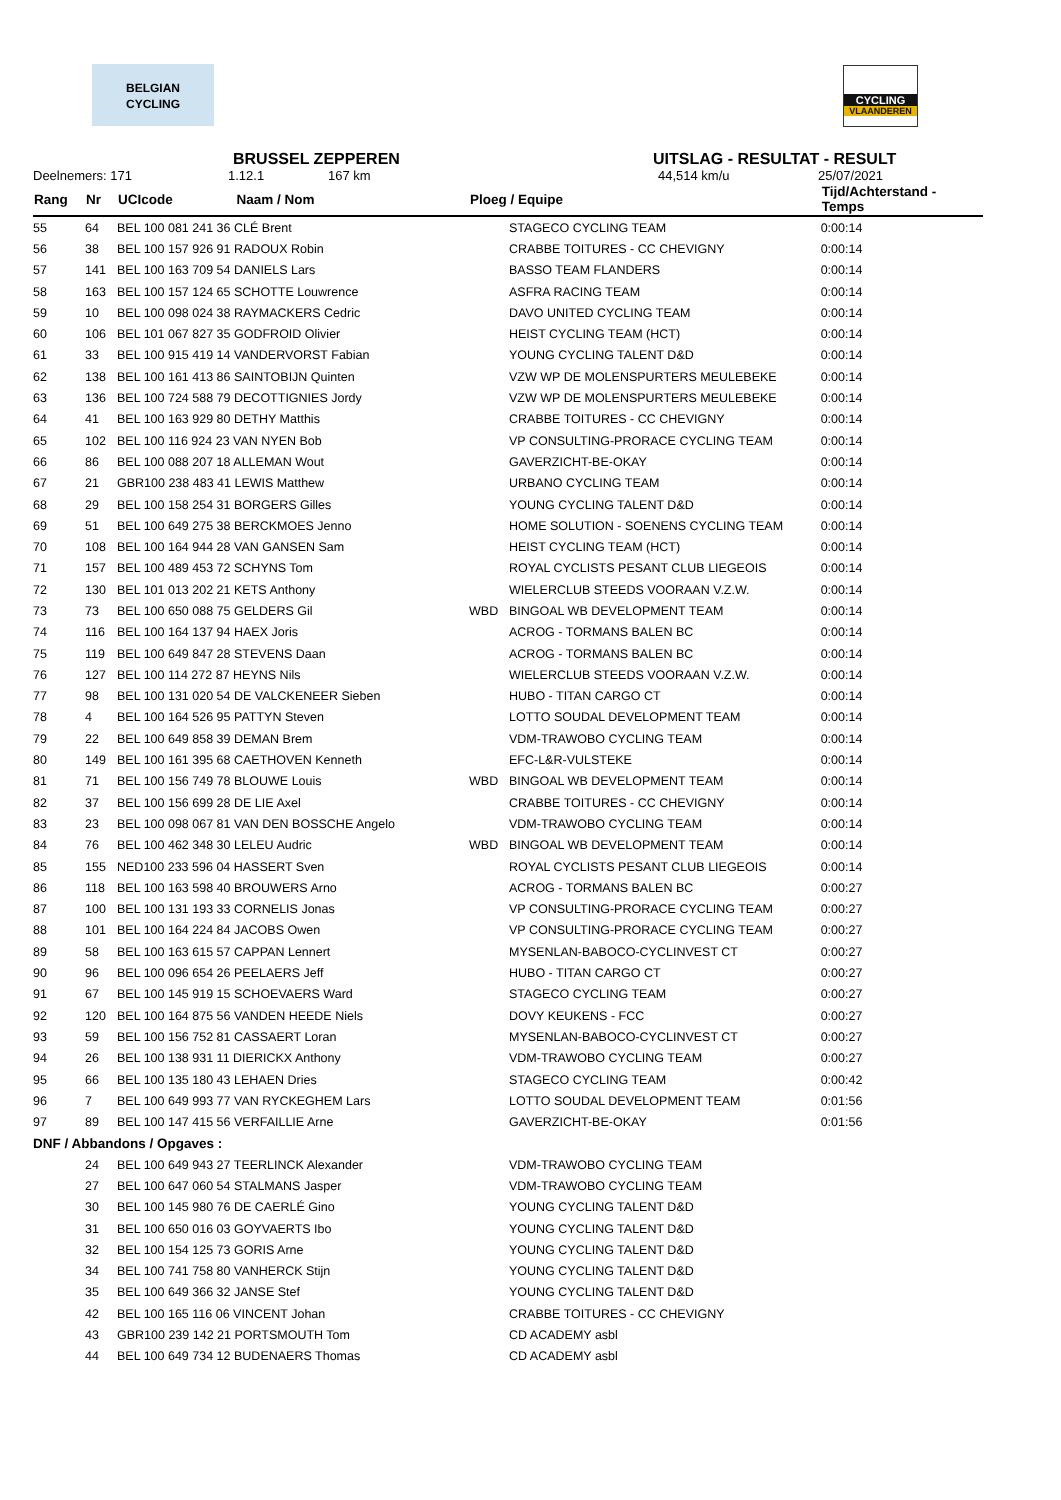BELGIAN
CYCLING
CYCLING
VLAANDEREN
BRUSSEL ZEPPEREN UITSLAG - RESULTAT - RESULT
Deelnemers: 171 1.12.1 167 km 44,514 km/u 25/07/2021
| Rang | Nr | UCIcode Naam / Nom | Ploeg / Equipe | | Tijd/Achterstand - Temps |
| --- | --- | --- | --- | --- | --- |
| 55 | 64 | BEL 100 081 241 36 CLÉ Brent | | STAGECO CYCLING TEAM | 0:00:14 |
| 56 | 38 | BEL 100 157 926 91 RADOUX Robin | | CRABBE TOITURES - CC CHEVIGNY | 0:00:14 |
| 57 | 141 | BEL 100 163 709 54 DANIELS Lars | | BASSO TEAM FLANDERS | 0:00:14 |
| 58 | 163 | BEL 100 157 124 65 SCHOTTE Louwrence | | ASFRA RACING TEAM | 0:00:14 |
| 59 | 10 | BEL 100 098 024 38 RAYMACKERS Cedric | | DAVO UNITED CYCLING TEAM | 0:00:14 |
| 60 | 106 | BEL 101 067 827 35 GODFROID Olivier | | HEIST CYCLING TEAM (HCT) | 0:00:14 |
| 61 | 33 | BEL 100 915 419 14 VANDERVORST Fabian | | YOUNG CYCLING TALENT D&D | 0:00:14 |
| 62 | 138 | BEL 100 161 413 86 SAINTOBIJN Quinten | | VZW WP DE MOLENSPURTERS MEULEBEKE | 0:00:14 |
| 63 | 136 | BEL 100 724 588 79 DECOTTIGNIES Jordy | | VZW WP DE MOLENSPURTERS MEULEBEKE | 0:00:14 |
| 64 | 41 | BEL 100 163 929 80 DETHY Matthis | | CRABBE TOITURES - CC CHEVIGNY | 0:00:14 |
| 65 | 102 | BEL 100 116 924 23 VAN NYEN Bob | | VP CONSULTING-PRORACE CYCLING TEAM | 0:00:14 |
| 66 | 86 | BEL 100 088 207 18 ALLEMAN Wout | | GAVERZICHT-BE-OKAY | 0:00:14 |
| 67 | 21 | GBR100 238 483 41 LEWIS Matthew | | URBANO CYCLING TEAM | 0:00:14 |
| 68 | 29 | BEL 100 158 254 31 BORGERS Gilles | | YOUNG CYCLING TALENT D&D | 0:00:14 |
| 69 | 51 | BEL 100 649 275 38 BERCKMOES Jenno | | HOME SOLUTION - SOENENS CYCLING TEAM | 0:00:14 |
| 70 | 108 | BEL 100 164 944 28 VAN GANSEN Sam | | HEIST CYCLING TEAM (HCT) | 0:00:14 |
| 71 | 157 | BEL 100 489 453 72 SCHYNS Tom | | ROYAL CYCLISTS PESANT CLUB LIEGEOIS | 0:00:14 |
| 72 | 130 | BEL 101 013 202 21 KETS Anthony | | WIELERCLUB STEEDS VOORAAN V.Z.W. | 0:00:14 |
| 73 | 73 | BEL 100 650 088 75 GELDERS Gil | WBD | BINGOAL WB DEVELOPMENT TEAM | 0:00:14 |
| 74 | 116 | BEL 100 164 137 94 HAEX Joris | | ACROG - TORMANS BALEN BC | 0:00:14 |
| 75 | 119 | BEL 100 649 847 28 STEVENS Daan | | ACROG - TORMANS BALEN BC | 0:00:14 |
| 76 | 127 | BEL 100 114 272 87 HEYNS Nils | | WIELERCLUB STEEDS VOORAAN V.Z.W. | 0:00:14 |
| 77 | 98 | BEL 100 131 020 54 DE VALCKENEER Sieben | | HUBO - TITAN CARGO CT | 0:00:14 |
| 78 | 4 | BEL 100 164 526 95 PATTYN Steven | | LOTTO SOUDAL DEVELOPMENT TEAM | 0:00:14 |
| 79 | 22 | BEL 100 649 858 39 DEMAN Brem | | VDM-TRAWOBO CYCLING TEAM | 0:00:14 |
| 80 | 149 | BEL 100 161 395 68 CAETHOVEN Kenneth | | EFC-L&R-VULSTEKE | 0:00:14 |
| 81 | 71 | BEL 100 156 749 78 BLOUWE Louis | WBD | BINGOAL WB DEVELOPMENT TEAM | 0:00:14 |
| 82 | 37 | BEL 100 156 699 28 DE LIE Axel | | CRABBE TOITURES - CC CHEVIGNY | 0:00:14 |
| 83 | 23 | BEL 100 098 067 81 VAN DEN BOSSCHE Angelo | | VDM-TRAWOBO CYCLING TEAM | 0:00:14 |
| 84 | 76 | BEL 100 462 348 30 LELEU Audric | WBD | BINGOAL WB DEVELOPMENT TEAM | 0:00:14 |
| 85 | 155 | NED100 233 596 04 HASSERT Sven | | ROYAL CYCLISTS PESANT CLUB LIEGEOIS | 0:00:14 |
| 86 | 118 | BEL 100 163 598 40 BROUWERS Arno | | ACROG - TORMANS BALEN BC | 0:00:27 |
| 87 | 100 | BEL 100 131 193 33 CORNELIS Jonas | | VP CONSULTING-PRORACE CYCLING TEAM | 0:00:27 |
| 88 | 101 | BEL 100 164 224 84 JACOBS Owen | | VP CONSULTING-PRORACE CYCLING TEAM | 0:00:27 |
| 89 | 58 | BEL 100 163 615 57 CAPPAN Lennert | | MYSENLAN-BABOCO-CYCLINVEST CT | 0:00:27 |
| 90 | 96 | BEL 100 096 654 26 PEELAERS Jeff | | HUBO - TITAN CARGO CT | 0:00:27 |
| 91 | 67 | BEL 100 145 919 15 SCHOEVAERS Ward | | STAGECO CYCLING TEAM | 0:00:27 |
| 92 | 120 | BEL 100 164 875 56 VANDEN HEEDE Niels | | DOVY KEUKENS - FCC | 0:00:27 |
| 93 | 59 | BEL 100 156 752 81 CASSAERT Loran | | MYSENLAN-BABOCO-CYCLINVEST CT | 0:00:27 |
| 94 | 26 | BEL 100 138 931 11 DIERICKX Anthony | | VDM-TRAWOBO CYCLING TEAM | 0:00:27 |
| 95 | 66 | BEL 100 135 180 43 LEHAEN Dries | | STAGECO CYCLING TEAM | 0:00:42 |
| 96 | 7 | BEL 100 649 993 77 VAN RYCKEGHEM Lars | | LOTTO SOUDAL DEVELOPMENT TEAM | 0:01:56 |
| 97 | 89 | BEL 100 147 415 56 VERFAILLIE Arne | | GAVERZICHT-BE-OKAY | 0:01:56 |
| DNF / Abbandons / Opgaves : | | | | | |
| | 24 | BEL 100 649 943 27 TEERLINCK Alexander | | VDM-TRAWOBO CYCLING TEAM | |
| | 27 | BEL 100 647 060 54 STALMANS Jasper | | VDM-TRAWOBO CYCLING TEAM | |
| | 30 | BEL 100 145 980 76 DE CAERLÉ Gino | | YOUNG CYCLING TALENT D&D | |
| | 31 | BEL 100 650 016 03 GOYVAERTS Ibo | | YOUNG CYCLING TALENT D&D | |
| | 32 | BEL 100 154 125 73 GORIS Arne | | YOUNG CYCLING TALENT D&D | |
| | 34 | BEL 100 741 758 80 VANHERCK Stijn | | YOUNG CYCLING TALENT D&D | |
| | 35 | BEL 100 649 366 32 JANSE Stef | | YOUNG CYCLING TALENT D&D | |
| | 42 | BEL 100 165 116 06 VINCENT Johan | | CRABBE TOITURES - CC CHEVIGNY | |
| | 43 | GBR100 239 142 21 PORTSMOUTH Tom | | CD ACADEMY asbl | |
| | 44 | BEL 100 649 734 12 BUDENAERS Thomas | | CD ACADEMY asbl | |